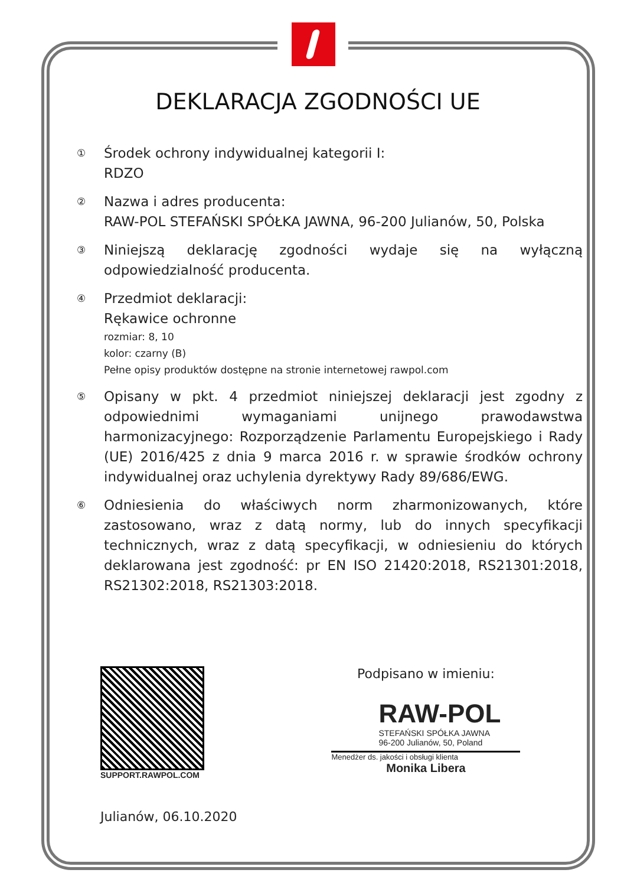DEKLARACJA ZGODNOŚCI UE
①
Środek ochrony indywidualnej kategorii I:
RDZO
②
Nazwa i adres producenta:
RAW-POL STEFAŃSKI SPÓŁKA JAWNA, 96-200 Julianów, 50, Polska
③
Niniejszą deklarację zgodności wydaje się na wyłączną odpowiedzialność producenta.
④
Przedmiot deklaracji:
Rękawice ochronne
rozmiar: 8, 10
kolor: czarny (B)
Pełne opisy produktów dostępne na stronie internetowej rawpol.com
⑤
Opisany w pkt. 4 przedmiot niniejszej deklaracji jest zgodny z odpowiednimi wymaganiami unijnego prawodawstwa harmonizacyjnego: Rozporządzenie Parlamentu Europejskiego i Rady (UE) 2016/425 z dnia 9 marca 2016 r. w sprawie środków ochrony indywidualnej oraz uchylenia dyrektywy Rady 89/686/EWG.
⑥
Odniesienia do właściwych norm zharmonizowanych, które zastosowano, wraz z datą normy, lub do innych specyfikacji technicznych, wraz z datą specyfikacji, w odniesieniu do których deklarowana jest zgodność: pr EN ISO 21420:2018, RS21301:2018, RS21302:2018, RS21303:2018.
SUPPORT.RAWPOL.COM
Julianów, 06.10.2020
Podpisano w imieniu:
RAW-POL
STEFAŃSKI SPÓŁKA JAWNA
96-200 Julianów, 50, Poland
Menedżer ds. jakości i obsługi klienta
Monika Libera